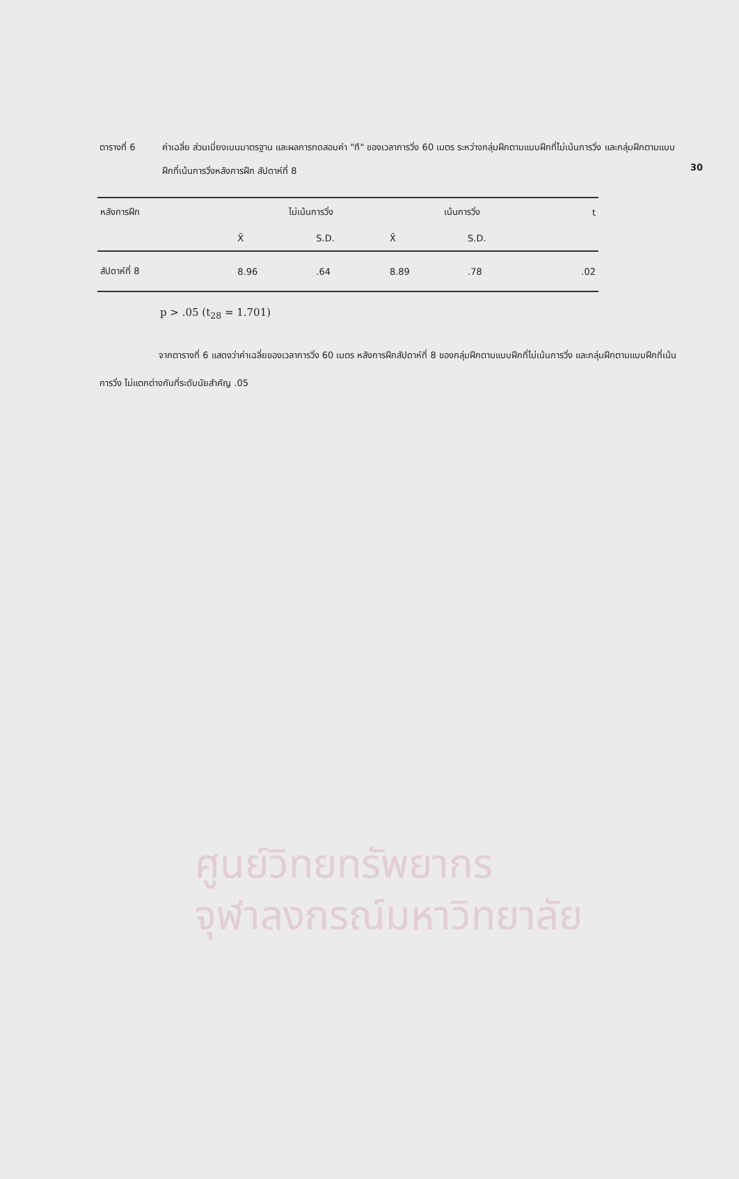30
ตารางที่ 6 ค่าเฉลี่ย ส่วนเบี่ยงเบนมาตรฐาน และผลการทดสอบค่า "ที" ของเวลาการวิ่ง 60 เมตร ระหว่างกลุ่มฝึกตามแบบฝึกที่ไม่เน้นการวิ่ง และกลุ่มฝึกตามแบบฝึกที่เน้นการวิ่งหลังการฝึก สัปดาห์ที่ 8
| หลังการฝึก | ไม่เน้นการวิ่ง | | เน้นการวิ่ง | | t |
| --- | --- | --- | --- | --- | --- |
| | X̄ | S.D. | X̄ | S.D. | |
| สัปดาห์ที่ 8 | 8.96 | .64 | 8.89 | .78 | .02 |
p > .05 (t<sub>28</sub> = 1.701)
จากตารางที่ 6 แสดงว่าค่าเฉลี่ยของเวลาการวิ่ง 60 เมตร หลังการฝึกสัปดาห์ที่ 8 ของกลุ่มฝึกตามแบบฝึกที่ไม่เน้นการวิ่ง และกลุ่มฝึกตามแบบฝึกที่เน้นการวิ่ง ไม่แตกต่างกันที่ระดับนัยสำคัญ .05
ศูนย์วิทยทรัพยากร
จุฬาลงกรณ์มหาวิทยาลัย